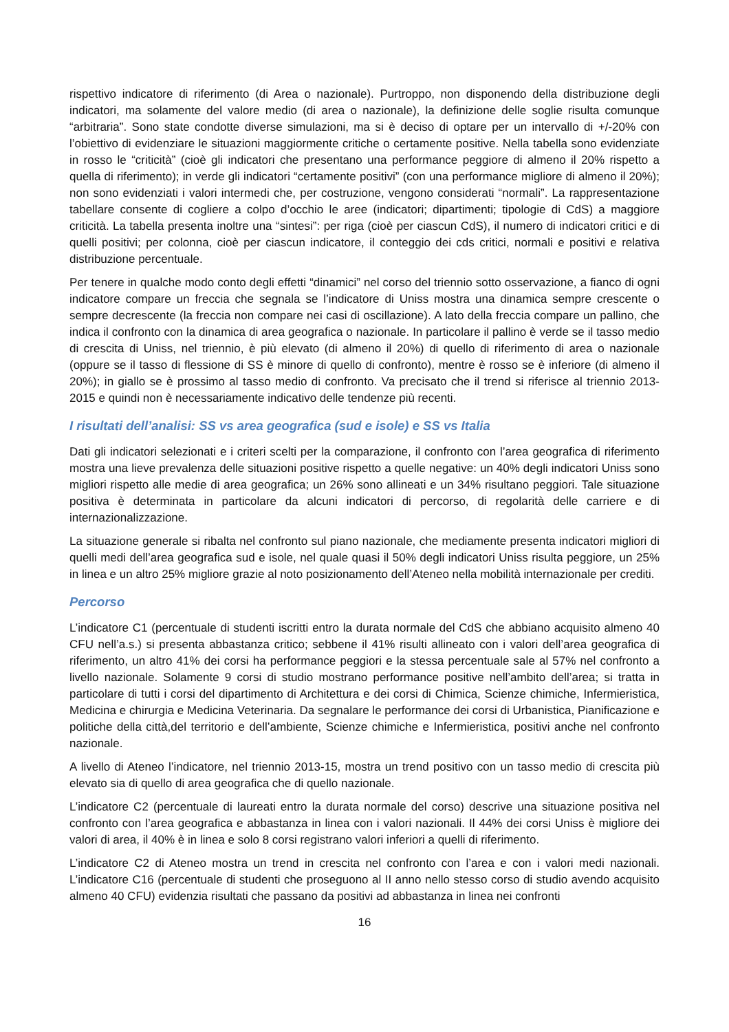rispettivo indicatore di riferimento (di Area o nazionale). Purtroppo, non disponendo della distribuzione degli indicatori, ma solamente del valore medio (di area o nazionale), la definizione delle soglie risulta comunque “arbitraria”. Sono state condotte diverse simulazioni, ma si è deciso di optare per un intervallo di +/-20% con l’obiettivo di evidenziare le situazioni maggiormente critiche o certamente positive. Nella tabella sono evidenziate in rosso le “criticità” (cioè gli indicatori che presentano una performance peggiore di almeno il 20% rispetto a quella di riferimento); in verde gli indicatori “certamente positivi” (con una performance migliore di almeno il 20%); non sono evidenziati i valori intermedi che, per costruzione, vengono considerati “normali”. La rappresentazione tabellare consente di cogliere a colpo d’occhio le aree (indicatori; dipartimenti; tipologie di CdS) a maggiore criticità. La tabella presenta inoltre una “sintesi”: per riga (cioè per ciascun CdS), il numero di indicatori critici e di quelli positivi; per colonna, cioè per ciascun indicatore, il conteggio dei cds critici, normali e positivi e relativa distribuzione percentuale.
Per tenere in qualche modo conto degli effetti “dinamici” nel corso del triennio sotto osservazione, a fianco di ogni indicatore compare un freccia che segnala se l’indicatore di Uniss mostra una dinamica sempre crescente o sempre decrescente (la freccia non compare nei casi di oscillazione). A lato della freccia compare un pallino, che indica il confronto con la dinamica di area geografica o nazionale. In particolare il pallino è verde se il tasso medio di crescita di Uniss, nel triennio, è più elevato (di almeno il 20%) di quello di riferimento di area o nazionale (oppure se il tasso di flessione di SS è minore di quello di confronto), mentre è rosso se è inferiore (di almeno il 20%); in giallo se è prossimo al tasso medio di confronto. Va precisato che il trend si riferisce al triennio 2013-2015 e quindi non è necessariamente indicativo delle tendenze più recenti.
I risultati dell’analisi: SS vs area geografica (sud e isole) e SS vs Italia
Dati gli indicatori selezionati e i criteri scelti per la comparazione, il confronto con l’area geografica di riferimento mostra una lieve prevalenza delle situazioni positive rispetto a quelle negative: un 40% degli indicatori Uniss sono migliori rispetto alle medie di area geografica; un 26% sono allineati e un 34% risultano peggiori. Tale situazione positiva è determinata in particolare da alcuni indicatori di percorso, di regolarità delle carriere e di internazionalizzazione.
La situazione generale si ribalta nel confronto sul piano nazionale, che mediamente presenta indicatori migliori di quelli medi dell’area geografica sud e isole, nel quale quasi il 50% degli indicatori Uniss risulta peggiore, un 25% in linea e un altro 25% migliore grazie al noto posizionamento dell’Ateneo nella mobilità internazionale per crediti.
Percorso
L’indicatore C1 (percentuale di studenti iscritti entro la durata normale del CdS che abbiano acquisito almeno 40 CFU nell’a.s.) si presenta abbastanza critico; sebbene il 41% risulti allineato con i valori dell’area geografica di riferimento, un altro 41% dei corsi ha performance peggiori e la stessa percentuale sale al 57% nel confronto a livello nazionale. Solamente 9 corsi di studio mostrano performance positive nell’ambito dell’area; si tratta in particolare di tutti i corsi del dipartimento di Architettura e dei corsi di Chimica, Scienze chimiche, Infermieristica, Medicina e chirurgia e Medicina Veterinaria. Da segnalare le performance dei corsi di Urbanistica, Pianificazione e politiche della città,del territorio e dell’ambiente, Scienze chimiche e Infermieristica, positivi anche nel confronto nazionale.
A livello di Ateneo l’indicatore, nel triennio 2013-15, mostra un trend positivo con un tasso medio di crescita più elevato sia di quello di area geografica che di quello nazionale.
L’indicatore C2 (percentuale di laureati entro la durata normale del corso) descrive una situazione positiva nel confronto con l’area geografica e abbastanza in linea con i valori nazionali. Il 44% dei corsi Uniss è migliore dei valori di area, il 40% è in linea e solo 8 corsi registrano valori inferiori a quelli di riferimento.
L’indicatore C2 di Ateneo mostra un trend in crescita nel confronto con l’area e con i valori medi nazionali. L’indicatore C16 (percentuale di studenti che proseguono al II anno nello stesso corso di studio avendo acquisito almeno 40 CFU) evidenzia risultati che passano da positivi ad abbastanza in linea nei confronti
16